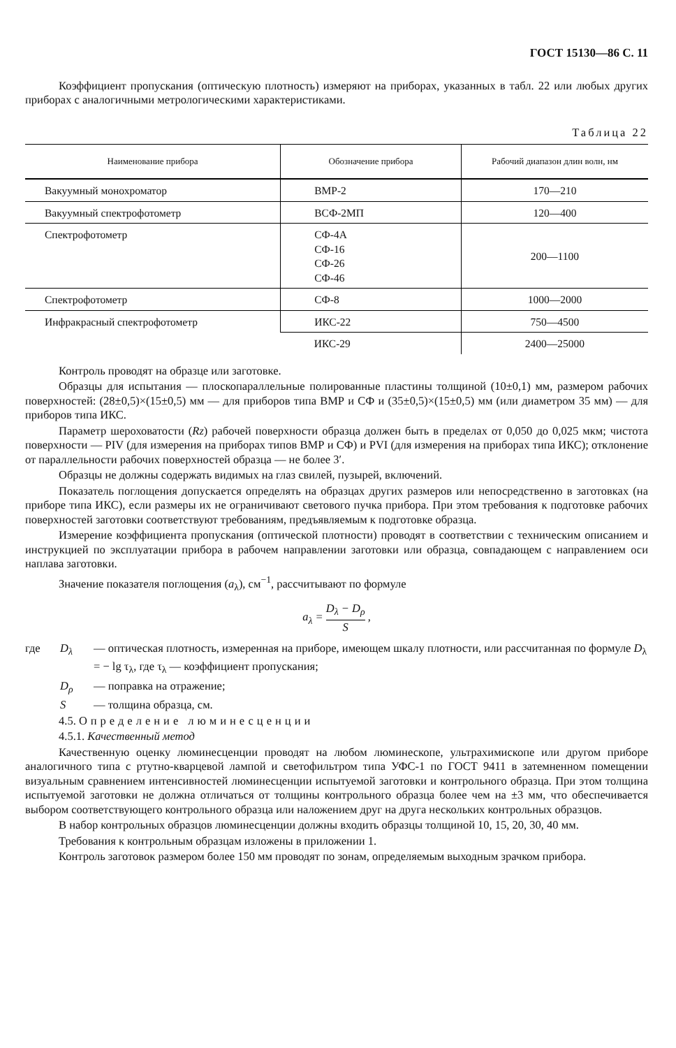ГОСТ 15130—86 С. 11
Коэффициент пропускания (оптическую плотность) измеряют на приборах, указанных в табл. 22 или любых других приборах с аналогичными метрологическими характеристиками.
Таблица 22
| Наименование прибора | Обозначение прибора | Рабочий диапазон длин волн, нм |
| --- | --- | --- |
| Вакуумный монохроматор | ВМР-2 | 170—210 |
| Вакуумный спектрофотометр | ВСФ-2МП | 120—400 |
| Спектрофотометр | СФ-4А СФ-16 СФ-26 СФ-46 | 200—1100 |
| Спектрофотометр | СФ-8 | 1000—2000 |
| Инфракрасный спектрофотометр | ИКС-22 | 750—4500 |
| | ИКС-29 | 2400—25000 |
Контроль проводят на образце или заготовке.
Образцы для испытания — плоскопараллельные полированные пластины толщиной (10±0,1) мм, размером рабочих поверхностей: (28±0,5)×(15±0,5) мм — для приборов типа ВМР и СФ и (35±0,5)×(15±0,5) мм (или диаметром 35 мм) — для приборов типа ИКС.
Параметр шероховатости (Rz) рабочей поверхности образца должен быть в пределах от 0,050 до 0,025 мкм; чистота поверхности — PIV (для измерения на приборах типов ВМР и СФ) и PVI (для измерения на приборах типа ИКС); отклонение от параллельности рабочих поверхностей образца — не более 3′.
Образцы не должны содержать видимых на глаз свилей, пузырей, включений.
Показатель поглощения допускается определять на образцах других размеров или непосредственно в заготовках (на приборе типа ИКС), если размеры их не ограничивают светового пучка прибора. При этом требования к подготовке рабочих поверхностей заготовки соответствуют требованиям, предъявляемым к подготовке образца.
Измерение коэффициента пропускания (оптической плотности) проводят в соответствии с техническим описанием и инструкцией по эксплуатации прибора в рабочем направлении заготовки или образца, совпадающем с направлением оси наплава заготовки.
Значение показателя поглощения (a<sub>λ</sub>), см<sup>−1</sup>, рассчитывают по формуле
a<sub>λ</sub> = D<sub>λ</sub> − D<sub>ρ</sub> S ,
где D<sub>λ</sub> — оптическая плотность, измеренная на приборе, имеющем шкалу плотности, или рассчитанная по формуле D<sub>λ</sub> = − lg τ<sub>λ</sub>, где τ<sub>λ</sub> — коэффициент пропускания;
D<sub>ρ</sub> — поправка на отражение;
S — толщина образца, см.
4.5. Определение люминесценции
4.5.1. Качественный метод
Качественную оценку люминесценции проводят на любом люминескопе, ультрахимископе или другом приборе аналогичного типа с ртутно-кварцевой лампой и светофильтром типа УФС-1 по ГОСТ 9411 в затемненном помещении визуальным сравнением интенсивностей люминесценции испытуемой заготовки и контрольного образца. При этом толщина испытуемой заготовки не должна отличаться от толщины контрольного образца более чем на ±3 мм, что обеспечивается выбором соответствующего контрольного образца или наложением друг на друга нескольких контрольных образцов.
В набор контрольных образцов люминесценции должны входить образцы толщиной 10, 15, 20, 30, 40 мм.
Требования к контрольным образцам изложены в приложении 1.
Контроль заготовок размером более 150 мм проводят по зонам, определяемым выходным зрачком прибора.